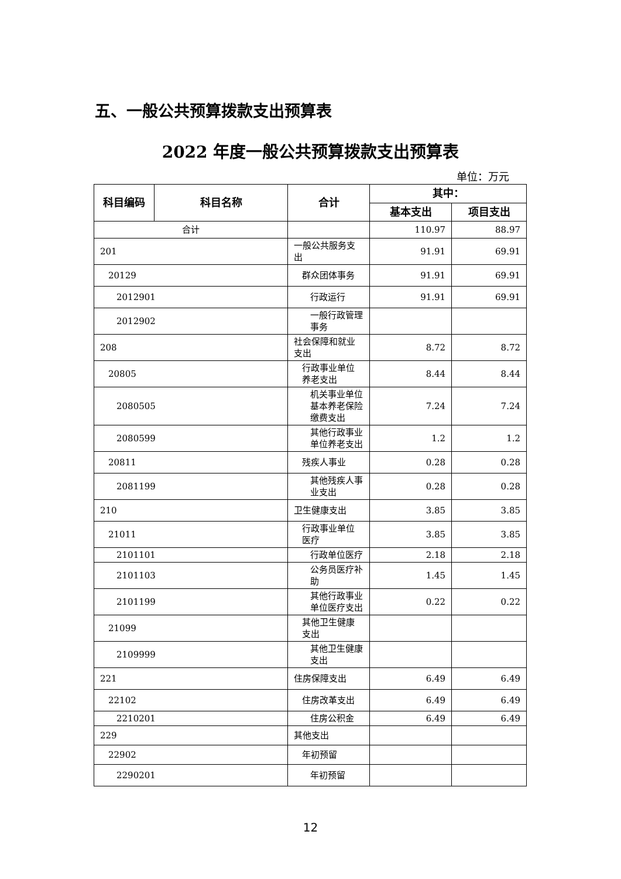五、一般公共预算拨款支出预算表
2022 年度一般公共预算拨款支出预算表
单位：万元
| 科目编码 | 科目名称 | 合计 | 其中： | |
| --- | --- | --- | --- | --- |
| | | | 基本支出 | 项目支出 |
| 合计 | | | 110.97 | 88.97 |
| 201 | | 一般公共服务支出 | 91.91 | 69.91 |
| 20129 | | 群众团体事务 | 91.91 | 69.91 |
| 2012901 | | 行政运行 | 91.91 | 69.91 |
| 2012902 | | 一般行政管理事务 | | |
| 208 | | 社会保障和就业支出 | 8.72 | 8.72 |
| 20805 | | 行政事业单位养老支出 | 8.44 | 8.44 |
| 2080505 | | 机关事业单位基本养老保险缴费支出 | 7.24 | 7.24 |
| 2080599 | | 其他行政事业单位养老支出 | 1.2 | 1.2 |
| 20811 | | 残疾人事业 | 0.28 | 0.28 |
| 2081199 | | 其他残疾人事业支出 | 0.28 | 0.28 |
| 210 | | 卫生健康支出 | 3.85 | 3.85 |
| 21011 | | 行政事业单位医疗 | 3.85 | 3.85 |
| 2101101 | | 行政单位医疗 | 2.18 | 2.18 |
| 2101103 | | 公务员医疗补助 | 1.45 | 1.45 |
| 2101199 | | 其他行政事业单位医疗支出 | 0.22 | 0.22 |
| 21099 | | 其他卫生健康支出 | | |
| 2109999 | | 其他卫生健康支出 | | |
| 221 | | 住房保障支出 | 6.49 | 6.49 |
| 22102 | | 住房改革支出 | 6.49 | 6.49 |
| 2210201 | | 住房公积金 | 6.49 | 6.49 |
| 229 | | 其他支出 | | |
| 22902 | | 年初预留 | | |
| 2290201 | | 年初预留 | | |
12